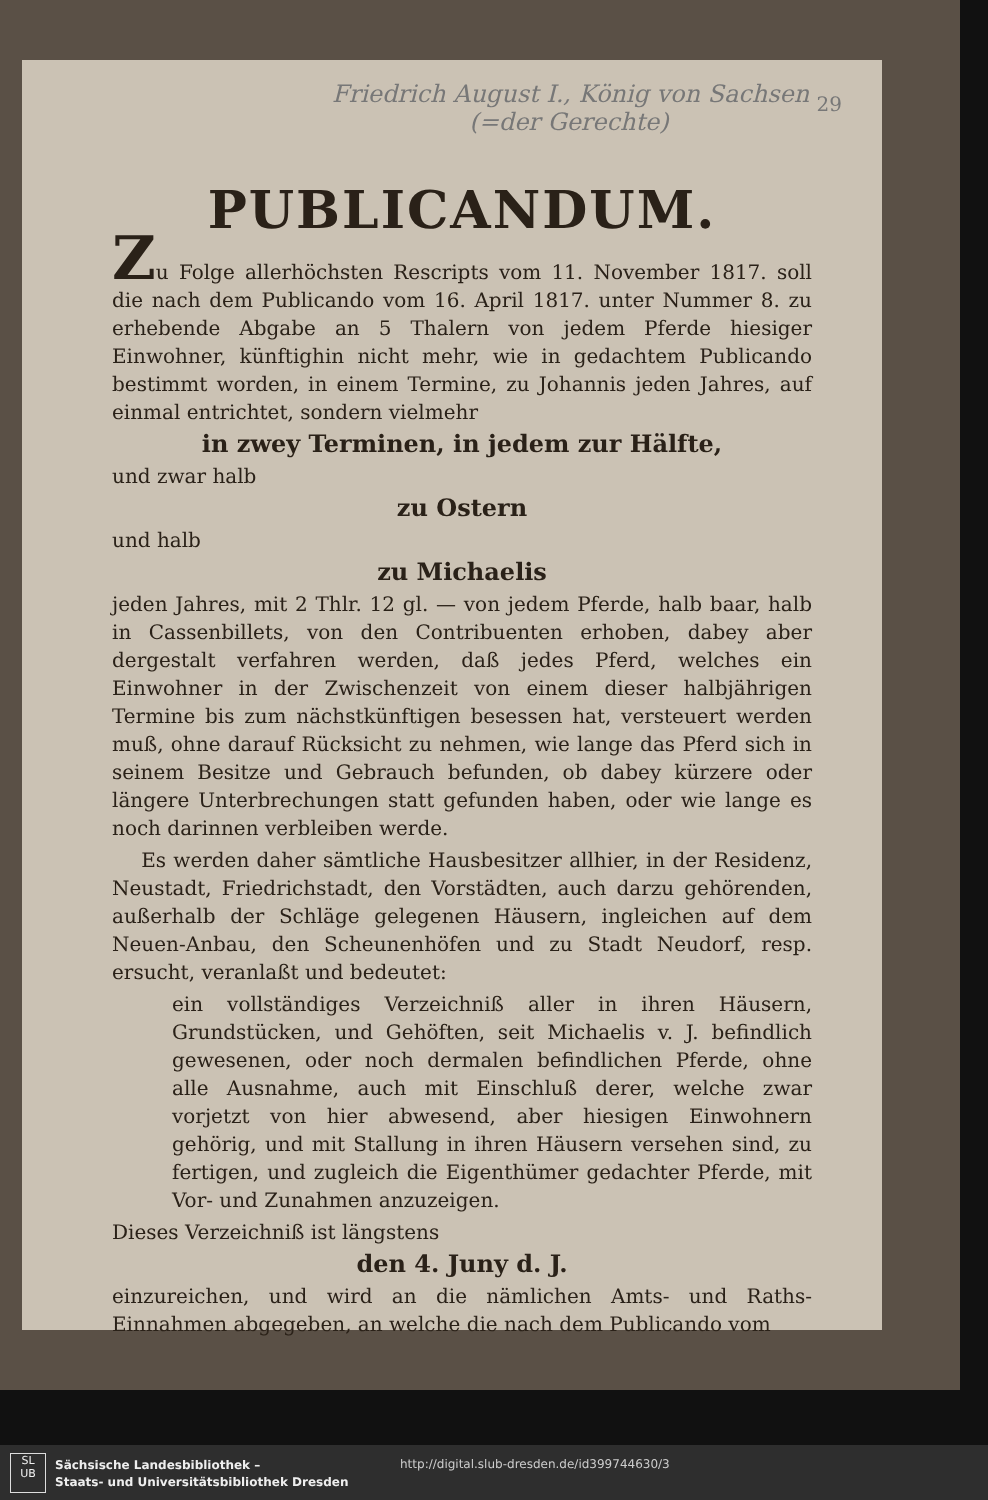29
Friedrich August I., König von Sachsen
(=der Gerechte)
PUBLICANDUM.
Zu Folge allerhöchsten Rescripts vom 11. November 1817. soll die nach dem Publicando vom 16. April 1817. unter Nummer 8. zu erhebende Abgabe an 5 Thalern von jedem Pferde hiesiger Einwohner, künftighin nicht mehr, wie in gedachtem Publicando bestimmt worden, in einem Termine, zu Johannis jeden Jahres, auf einmal entrichtet, sondern vielmehr
in zwey Terminen, in jedem zur Hälfte,
und zwar halb
zu Ostern
und halb
zu Michaelis
jeden Jahres, mit 2 Thlr. 12 gl. — von jedem Pferde, halb baar, halb in Cassenbillets, von den Contribuenten erhoben, dabey aber dergestalt verfahren werden, daß jedes Pferd, welches ein Einwohner in der Zwischenzeit von einem dieser halbjährigen Termine bis zum nächstkünftigen besessen hat, versteuert werden muß, ohne darauf Rücksicht zu nehmen, wie lange das Pferd sich in seinem Besitze und Gebrauch befunden, ob dabey kürzere oder längere Unterbrechungen statt gefunden haben, oder wie lange es noch darinnen verbleiben werde.
Es werden daher sämtliche Hausbesitzer allhier, in der Residenz, Neustadt, Friedrichstadt, den Vorstädten, auch darzu gehörenden, außerhalb der Schläge gelegenen Häusern, ingleichen auf dem Neuen-Anbau, den Scheunenhöfen und zu Stadt Neudorf, resp. ersucht, veranlaßt und bedeutet:
ein vollständiges Verzeichniß aller in ihren Häusern, Grundstücken, und Gehöften, seit Michaelis v. J. befindlich gewesenen, oder noch dermalen befindlichen Pferde, ohne alle Ausnahme, auch mit Einschluß derer, welche zwar vorjetzt von hier abwesend, aber hiesigen Einwohnern gehörig, und mit Stallung in ihren Häusern versehen sind, zu fertigen, und zugleich die Eigenthümer gedachter Pferde, mit Vor- und Zunahmen anzuzeigen.
Dieses Verzeichniß ist längstens
den 4. Juny d. J.
einzureichen, und wird an die nämlichen Amts- und Raths-Einnahmen abgegeben, an welche die nach dem Publicando vom
SL
UB
Sächsische Landesbibliothek –
Staats- und Universitätsbibliothek Dresden
http://digital.slub-dresden.de/id399744630/3